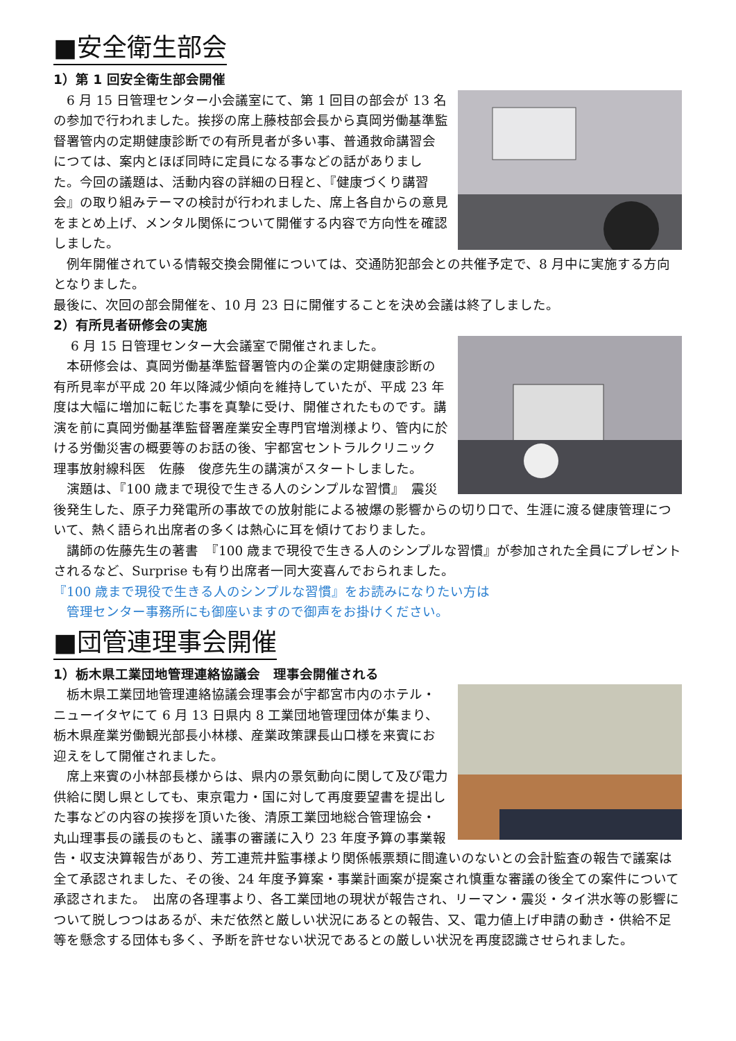■安全衛生部会
1）第 1 回安全衛生部会開催
　6 月 15 日管理センター小会議室にて、第 1 回目の部会が 13 名の参加で行われました。挨拶の席上藤枝部会長から真岡労働基準監督署管内の定期健康診断での有所見者が多い事、普通救命講習会につては、案内とほぼ同時に定員になる事などの話がありました。今回の議題は、活動内容の詳細の日程と、『健康づくり講習会』の取り組みテーマの検討が行われました、席上各自からの意見をまとめ上げ、メンタル関係について開催する内容で方向性を確認しました。
　例年開催されている情報交換会開催については、交通防犯部会との共催予定で、8 月中に実施する方向となりました。
最後に、次回の部会開催を、10 月 23 日に開催することを決め会議は終了しました。
2）有所見者研修会の実施
　 6 月 15 日管理センター大会議室で開催されました。
　本研修会は、真岡労働基準監督署管内の企業の定期健康診断の有所見率が平成 20 年以降減少傾向を維持していたが、平成 23 年度は大幅に増加に転じた事を真摯に受け、開催されたものです。講演を前に真岡労働基準監督署産業安全専門官増渕様より、管内に於ける労働災害の概要等のお話の後、宇都宮セントラルクリニック理事放射線科医　佐藤　俊彦先生の講演がスタートしました。
　演題は、『100 歳まで現役で生きる人のシンプルな習慣』　震災後発生した、原子力発電所の事故での放射能による被爆の影響からの切り口で、生涯に渡る健康管理について、熱く語られ出席者の多くは熱心に耳を傾けておりました。
　講師の佐藤先生の著書　『100 歳まで現役で生きる人のシンプルな習慣』が参加された全員にプレゼントされるなど、Surprise も有り出席者一同大変喜んでおられました。
『100 歳まで現役で生きる人のシンプルな習慣』をお読みになりたい方は
　管理センター事務所にも御座いますので御声をお掛けください。
■団管連理事会開催
1）栃木県工業団地管理連絡協議会　理事会開催される
　栃木県工業団地管理連絡協議会理事会が宇都宮市内のホテル・ニューイタヤにて 6 月 13 日県内 8 工業団地管理団体が集まり、栃木県産業労働観光部長小林様、産業政策課長山口様を来賓にお迎えをして開催されました。
　席上来賓の小林部長様からは、県内の景気動向に関して及び電力供給に関し県としても、東京電力・国に対して再度要望書を提出した事などの内容の挨拶を頂いた後、清原工業団地総合管理協会・丸山理事長の議長のもと、議事の審議に入り 23 年度予算の事業報告・収支決算報告があり、芳工連荒井監事様より関係帳票類に間違いのないとの会計監査の報告で議案は全て承認されました、その後、24 年度予算案・事業計画案が提案され慎重な審議の後全ての案件について承認されまた。　出席の各理事より、各工業団地の現状が報告され、リーマン・震災・タイ洪水等の影響について脱しつつはあるが、未だ依然と厳しい状況にあるとの報告、又、電力値上げ申請の動き・供給不足等を懸念する団体も多く、予断を許せない状況であるとの厳しい状況を再度認識させられました。